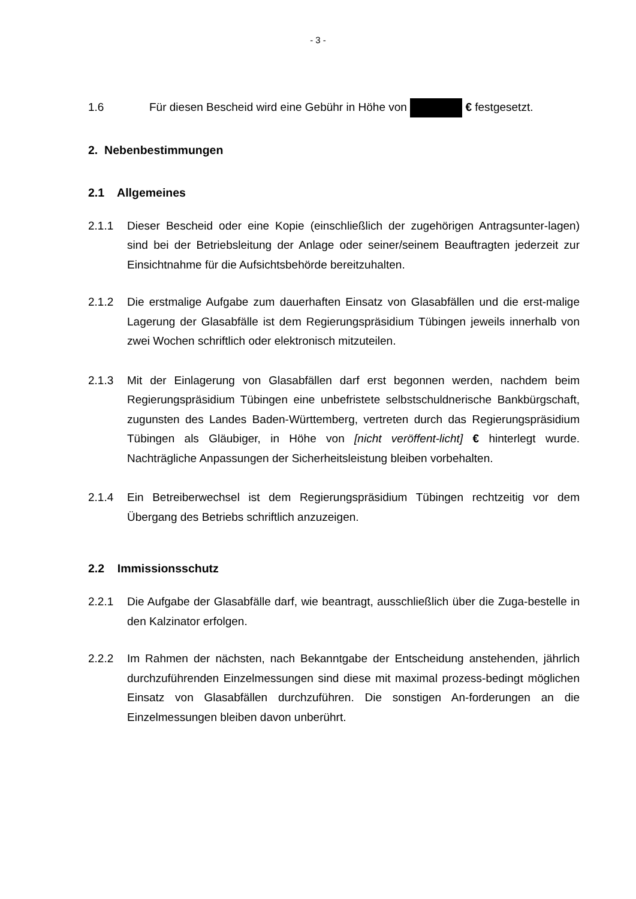- 3 -
1.6
Für diesen Bescheid wird eine Gebühr in Höhe von € festgesetzt.
2. Nebenbestimmungen
2.1 Allgemeines
2.1.1 Dieser Bescheid oder eine Kopie (einschließlich der zugehörigen Antragsunter-lagen) sind bei der Betriebsleitung der Anlage oder seiner/seinem Beauftragten jederzeit zur Einsichtnahme für die Aufsichtsbehörde bereitzuhalten.
2.1.2 Die erstmalige Aufgabe zum dauerhaften Einsatz von Glasabfällen und die erst-malige Lagerung der Glasabfälle ist dem Regierungspräsidium Tübingen jeweils innerhalb von zwei Wochen schriftlich oder elektronisch mitzuteilen.
2.1.3 Mit der Einlagerung von Glasabfällen darf erst begonnen werden, nachdem beim Regierungspräsidium Tübingen eine unbefristete selbstschuldnerische Bankbürgschaft, zugunsten des Landes Baden-Württemberg, vertreten durch das Regierungspräsidium Tübingen als Gläubiger, in Höhe von [nicht veröffent-licht] € hinterlegt wurde. Nachträgliche Anpassungen der Sicherheitsleistung bleiben vorbehalten.
2.1.4 Ein Betreiberwechsel ist dem Regierungspräsidium Tübingen rechtzeitig vor dem Übergang des Betriebs schriftlich anzuzeigen.
2.2 Immissionsschutz
2.2.1 Die Aufgabe der Glasabfälle darf, wie beantragt, ausschließlich über die Zuga-bestelle in den Kalzinator erfolgen.
2.2.2 Im Rahmen der nächsten, nach Bekanntgabe der Entscheidung anstehenden, jährlich durchzuführenden Einzelmessungen sind diese mit maximal prozess-bedingt möglichen Einsatz von Glasabfällen durchzuführen. Die sonstigen An-forderungen an die Einzelmessungen bleiben davon unberührt.